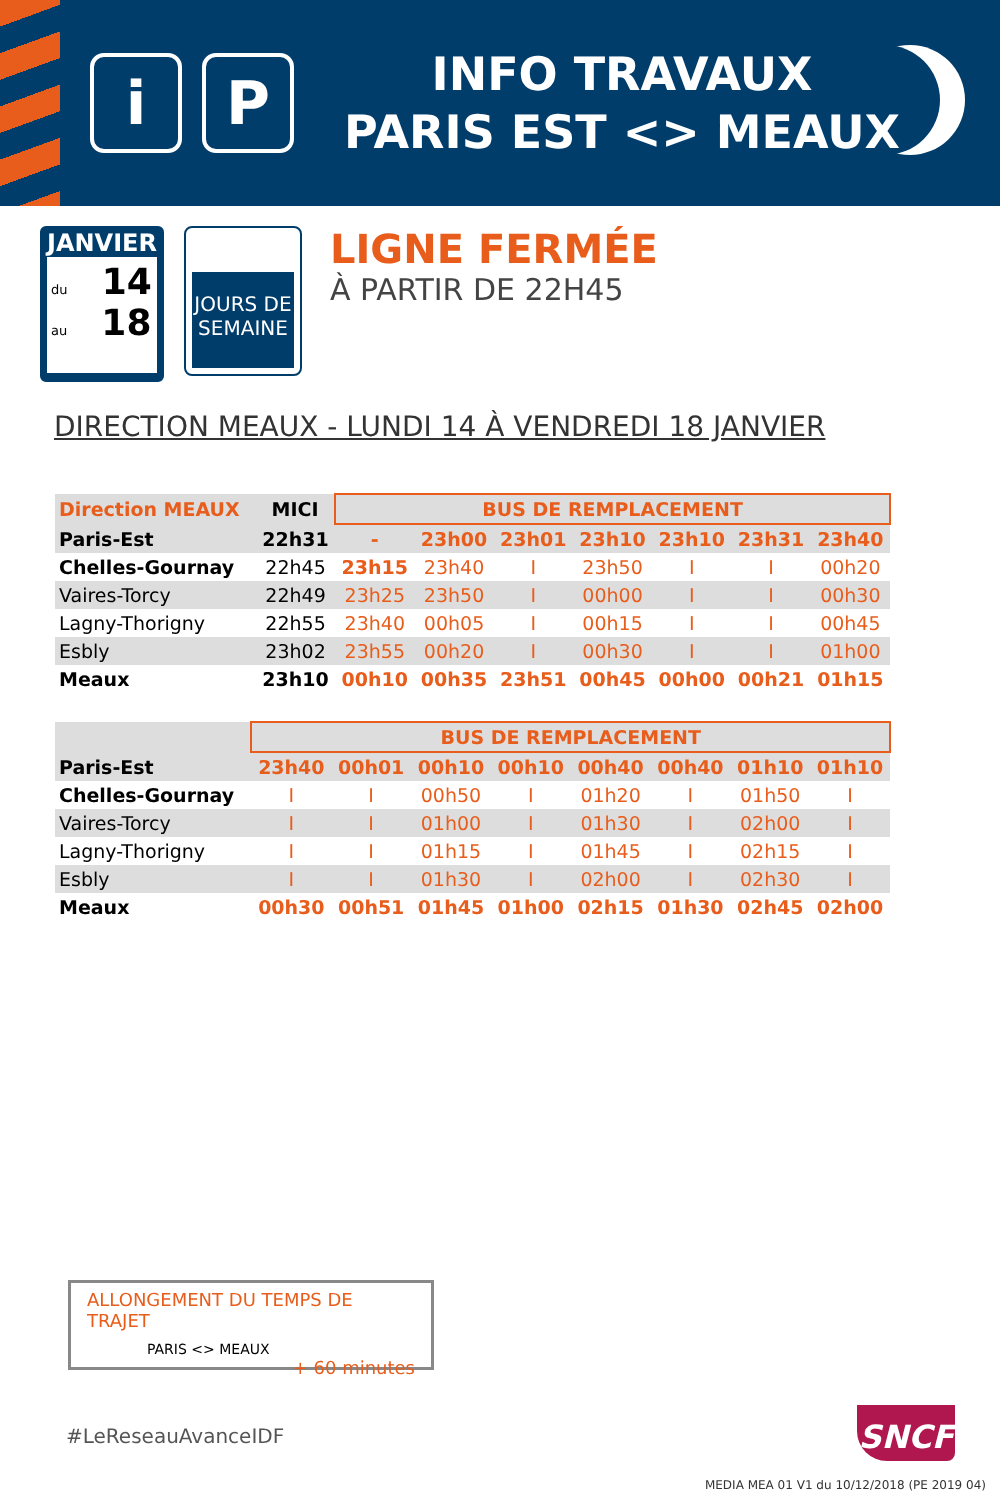i P
INFO TRAVAUX
PARIS EST <> MEAUX
JANVIER
du 14
au 18
JOURS DE
SEMAINE
LIGNE FERMÉE
À PARTIR DE 22H45
DIRECTION MEAUX - LUNDI 14 À VENDREDI 18 JANVIER
| Direction MEAUX | MICI | BUS DE REMPLACEMENT | | | | | | |
| --- | --- | --- | --- | --- | --- | --- | --- | --- |
| Paris-Est | 22h31 | - | 23h00 | 23h01 | 23h10 | 23h10 | 23h31 | 23h40 |
| Chelles-Gournay | 22h45 | 23h15 | 23h40 | I | 23h50 | I | I | 00h20 |
| Vaires-Torcy | 22h49 | 23h25 | 23h50 | I | 00h00 | I | I | 00h30 |
| Lagny-Thorigny | 22h55 | 23h40 | 00h05 | I | 00h15 | I | I | 00h45 |
| Esbly | 23h02 | 23h55 | 00h20 | I | 00h30 | I | I | 01h00 |
| Meaux | 23h10 | 00h10 | 00h35 | 23h51 | 00h45 | 00h00 | 00h21 | 01h15 |
| | BUS DE REMPLACEMENT | | | | | | | |
| --- | --- | --- | --- | --- | --- | --- | --- | --- |
| Paris-Est | 23h40 | 00h01 | 00h10 | 00h10 | 00h40 | 00h40 | 01h10 | 01h10 |
| Chelles-Gournay | I | I | 00h50 | I | 01h20 | I | 01h50 | I |
| Vaires-Torcy | I | I | 01h00 | I | 01h30 | I | 02h00 | I |
| Lagny-Thorigny | I | I | 01h15 | I | 01h45 | I | 02h15 | I |
| Esbly | I | I | 01h30 | I | 02h00 | I | 02h30 | I |
| Meaux | 00h30 | 00h51 | 01h45 | 01h00 | 02h15 | 01h30 | 02h45 | 02h00 |
ALLONGEMENT DU TEMPS DE TRAJET
PARIS <> MEAUX
+ 60 minutes
#LeReseauAvanceIDF SNCF
MEDIA MEA 01 V1 du 10/12/2018 (PE 2019 04)